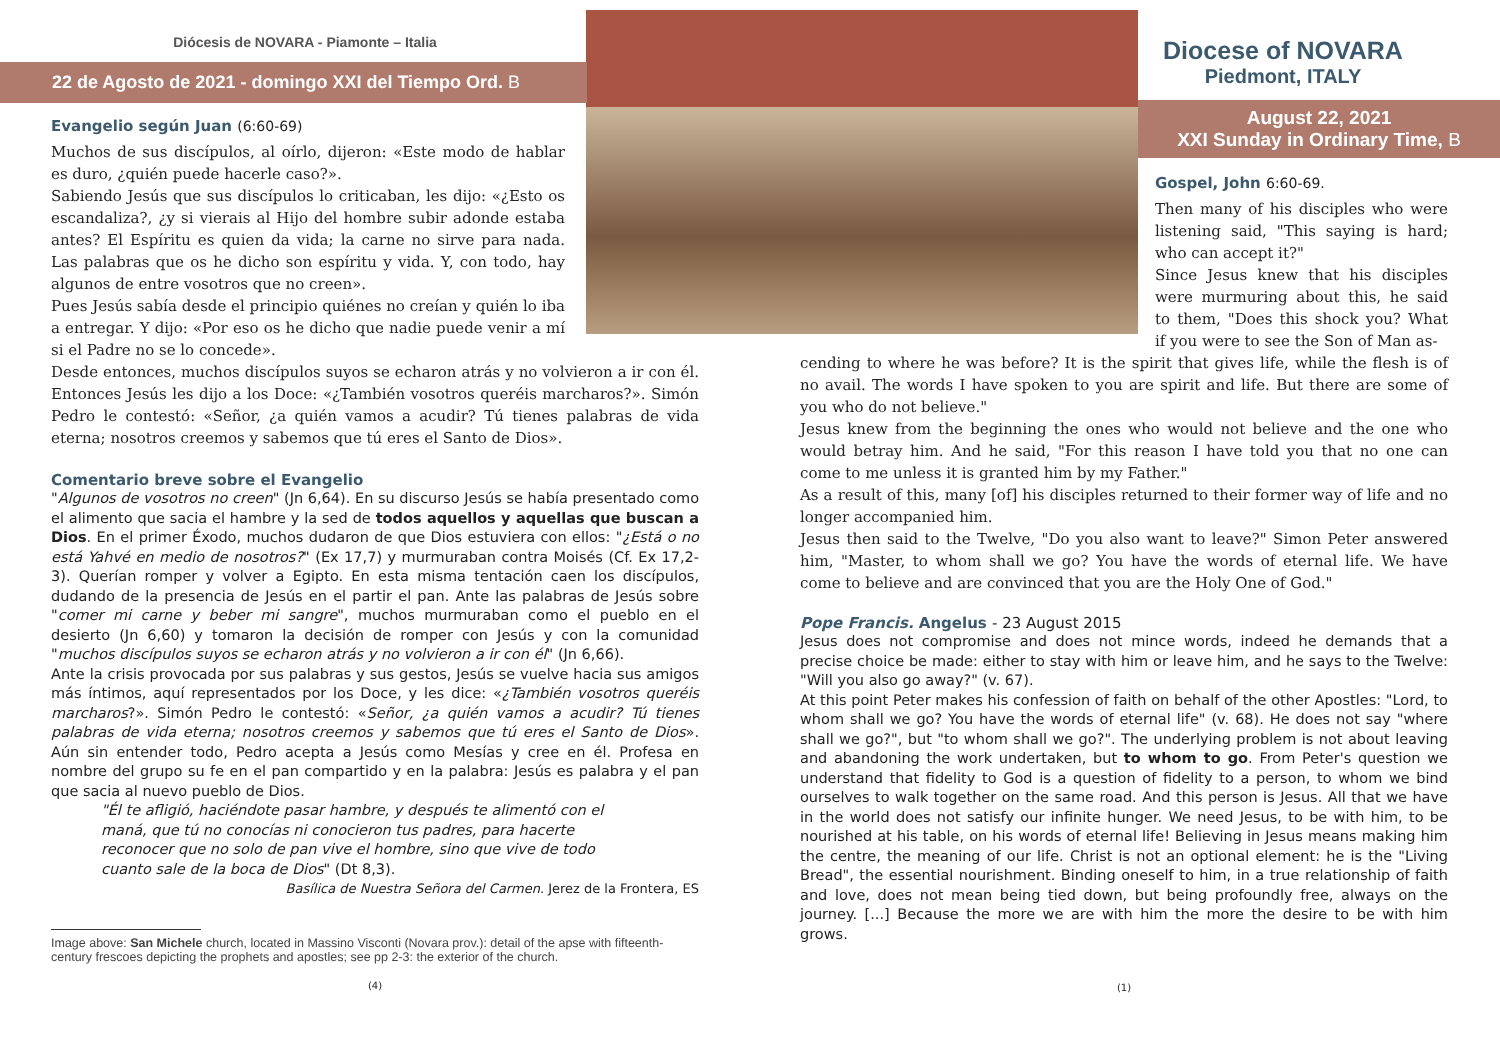Diócesis de NOVARA - Piamonte – Italia
22 de Agosto de 2021 - domingo XXI del Tiempo Ord. B
Evangelio según Juan (6:60-69)
Muchos de sus discípulos, al oírlo, dijeron: «Este modo de hablar es duro, ¿quién puede hacerle caso?».
Sabiendo Jesús que sus discípulos lo criticaban, les dijo: «¿Esto os escandaliza?, ¿y si vierais al Hijo del hombre subir adonde estaba antes? El Espíritu es quien da vida; la carne no sirve para nada. Las palabras que os he dicho son espíritu y vida. Y, con todo, hay algunos de entre vosotros que no creen».
Pues Jesús sabía desde el principio quiénes no creían y quién lo iba a entregar. Y dijo: «Por eso os he dicho que nadie puede venir a mí si el Padre no se lo concede».
Desde entonces, muchos discípulos suyos se echaron atrás y no volvieron a ir con él. Entonces Jesús les dijo a los Doce: «¿También vosotros queréis marcharos?». Simón Pedro le contestó: «Señor, ¿a quién vamos a acudir? Tú tienes palabras de vida eterna; nosotros creemos y sabemos que tú eres el Santo de Dios».
Comentario breve sobre el Evangelio
"Algunos de vosotros no creen" (Jn 6,64). En su discurso Jesús se había presentado como el alimento que sacia el hambre y la sed de todos aquellos y aquellas que buscan a Dios. En el primer Éxodo, muchos dudaron de que Dios estuviera con ellos: "¿Está o no está Yahvé en medio de nosotros?" (Ex 17,7) y murmuraban contra Moisés (Cf. Ex 17,2-3). Querían romper y volver a Egipto. En esta misma tentación caen los discípulos, dudando de la presencia de Jesús en el partir el pan. Ante las palabras de Jesús sobre "comer mi carne y beber mi sangre", muchos murmuraban como el pueblo en el desierto (Jn 6,60) y tomaron la decisión de romper con Jesús y con la comunidad "muchos discípulos suyos se echaron atrás y no volvieron a ir con él" (Jn 6,66).
Ante la crisis provocada por sus palabras y sus gestos, Jesús se vuelve hacia sus amigos más íntimos, aquí representados por los Doce, y les dice: «¿También vosotros queréis marcharos?». Simón Pedro le contestó: «Señor, ¿a quién vamos a acudir? Tú tienes palabras de vida eterna; nosotros creemos y sabemos que tú eres el Santo de Dios». Aún sin entender todo, Pedro acepta a Jesús como Mesías y cree en él. Profesa en nombre del grupo su fe en el pan compartido y en la palabra: Jesús es palabra y el pan que sacia al nuevo pueblo de Dios.
"Él te afligió, haciéndote pasar hambre, y después te alimentó con el maná, que tú no conocías ni conocieron tus padres, para hacerte reconocer que no solo de pan vive el hombre, sino que vive de todo cuanto sale de la boca de Dios" (Dt 8,3).
Basílica de Nuestra Señora del Carmen. Jerez de la Frontera, ES
Image above: San Michele church, located in Massino Visconti (Novara prov.): detail of the apse with fifteenth-century frescoes depicting the prophets and apostles; see pp 2-3: the exterior of the church.
(4)
Diocese of NOVARA
Piedmont, ITALY
August 22, 2021
XXI Sunday in Ordinary Time, B
Gospel, John 6:60-69.
Then many of his disciples who were listening said, "This saying is hard; who can accept it?"
Since Jesus knew that his disciples were murmuring about this, he said to them, "Does this shock you? What if you were to see the Son of Man as-
cending to where he was before? It is the spirit that gives life, while the flesh is of no avail. The words I have spoken to you are spirit and life. But there are some of you who do not believe."
Jesus knew from the beginning the ones who would not believe and the one who would betray him. And he said, "For this reason I have told you that no one can come to me unless it is granted him by my Father."
As a result of this, many [of] his disciples returned to their former way of life and no longer accompanied him.
Jesus then said to the Twelve, "Do you also want to leave?" Simon Peter answered him, "Master, to whom shall we go? You have the words of eternal life. We have come to believe and are convinced that you are the Holy One of God."
Pope Francis. Angelus - 23 August 2015
Jesus does not compromise and does not mince words, indeed he demands that a precise choice be made: either to stay with him or leave him, and he says to the Twelve: "Will you also go away?" (v. 67).
At this point Peter makes his confession of faith on behalf of the other Apostles: "Lord, to whom shall we go? You have the words of eternal life" (v. 68). He does not say "where shall we go?", but "to whom shall we go?". The underlying problem is not about leaving and abandoning the work undertaken, but to whom to go. From Peter's question we understand that fidelity to God is a question of fidelity to a person, to whom we bind ourselves to walk together on the same road. And this person is Jesus. All that we have in the world does not satisfy our infinite hunger. We need Jesus, to be with him, to be nourished at his table, on his words of eternal life! Believing in Jesus means making him the centre, the meaning of our life. Christ is not an optional element: he is the "Living Bread", the essential nourishment. Binding oneself to him, in a true relationship of faith and love, does not mean being tied down, but being profoundly free, always on the journey. [...] Because the more we are with him the more the desire to be with him grows.
(1)